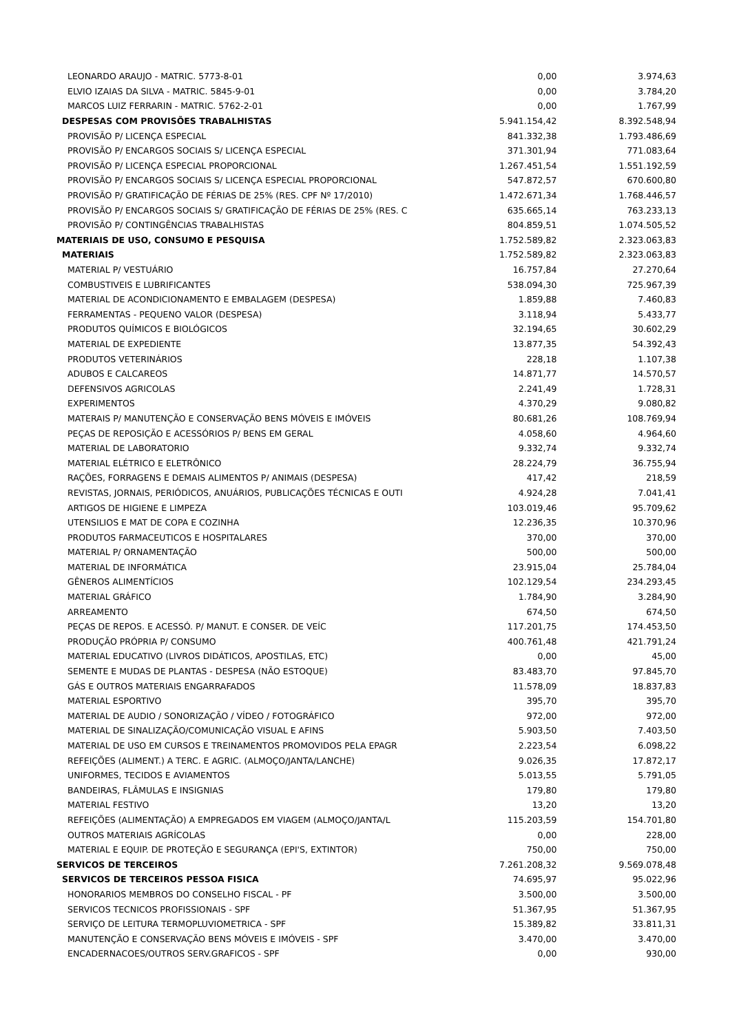| LEONARDO ARAUJO - MATRIC. 5773-8-01 | 0,00 | 3.974,63 |
| ELVIO IZAIAS DA SILVA - MATRIC. 5845-9-01 | 0,00 | 3.784,20 |
| MARCOS LUIZ FERRARIN - MATRIC. 5762-2-01 | 0,00 | 1.767,99 |
| DESPESAS COM PROVISÕES TRABALHISTAS | 5.941.154,42 | 8.392.548,94 |
| PROVISÃO P/ LICENÇA ESPECIAL | 841.332,38 | 1.793.486,69 |
| PROVISÃO P/ ENCARGOS SOCIAIS S/ LICENÇA ESPECIAL | 371.301,94 | 771.083,64 |
| PROVISÃO P/ LICENÇA ESPECIAL PROPORCIONAL | 1.267.451,54 | 1.551.192,59 |
| PROVISÃO P/ ENCARGOS SOCIAIS S/ LICENÇA ESPECIAL PROPORCIONAL | 547.872,57 | 670.600,80 |
| PROVISÃO P/ GRATIFICAÇÃO DE FÉRIAS DE 25% (RES. CPF Nº 17/2010) | 1.472.671,34 | 1.768.446,57 |
| PROVISÃO P/ ENCARGOS SOCIAIS S/ GRATIFICAÇÃO DE FÉRIAS DE 25% (RES. C | 635.665,14 | 763.233,13 |
| PROVISÃO P/ CONTINGÊNCIAS TRABALHISTAS | 804.859,51 | 1.074.505,52 |
| MATERIAIS DE USO, CONSUMO E PESQUISA | 1.752.589,82 | 2.323.063,83 |
| MATERIAIS | 1.752.589,82 | 2.323.063,83 |
| MATERIAL P/ VESTUÁRIO | 16.757,84 | 27.270,64 |
| COMBUSTIVEIS E LUBRIFICANTES | 538.094,30 | 725.967,39 |
| MATERIAL DE ACONDICIONAMENTO E EMBALAGEM (DESPESA) | 1.859,88 | 7.460,83 |
| FERRAMENTAS - PEQUENO VALOR (DESPESA) | 3.118,94 | 5.433,77 |
| PRODUTOS QUÍMICOS E BIOLÓGICOS | 32.194,65 | 30.602,29 |
| MATERIAL DE EXPEDIENTE | 13.877,35 | 54.392,43 |
| PRODUTOS VETERINÁRIOS | 228,18 | 1.107,38 |
| ADUBOS E CALCAREOS | 14.871,77 | 14.570,57 |
| DEFENSIVOS AGRICOLAS | 2.241,49 | 1.728,31 |
| EXPERIMENTOS | 4.370,29 | 9.080,82 |
| MATERAIS P/ MANUTENÇÃO E CONSERVAÇÃO BENS MÓVEIS E IMÓVEIS | 80.681,26 | 108.769,94 |
| PEÇAS DE REPOSIÇÃO E ACESSÓRIOS P/ BENS EM GERAL | 4.058,60 | 4.964,60 |
| MATERIAL DE LABORATORIO | 9.332,74 | 9.332,74 |
| MATERIAL ELÉTRICO E ELETRÔNICO | 28.224,79 | 36.755,94 |
| RAÇÕES, FORRAGENS E DEMAIS ALIMENTOS P/ ANIMAIS (DESPESA) | 417,42 | 218,59 |
| REVISTAS, JORNAIS, PERIÓDICOS, ANUÁRIOS, PUBLICAÇÕES TÉCNICAS E OUTI | 4.924,28 | 7.041,41 |
| ARTIGOS DE HIGIENE E LIMPEZA | 103.019,46 | 95.709,62 |
| UTENSILIOS E MAT DE COPA E COZINHA | 12.236,35 | 10.370,96 |
| PRODUTOS FARMACEUTICOS E HOSPITALARES | 370,00 | 370,00 |
| MATERIAL P/ ORNAMENTAÇÃO | 500,00 | 500,00 |
| MATERIAL DE INFORMÁTICA | 23.915,04 | 25.784,04 |
| GÊNEROS ALIMENTÍCIOS | 102.129,54 | 234.293,45 |
| MATERIAL GRÁFICO | 1.784,90 | 3.284,90 |
| ARREAMENTO | 674,50 | 674,50 |
| PEÇAS DE REPOS. E ACESSÓ. P/ MANUT. E CONSER. DE VEÍC | 117.201,75 | 174.453,50 |
| PRODUÇÃO PRÓPRIA P/ CONSUMO | 400.761,48 | 421.791,24 |
| MATERIAL EDUCATIVO (LIVROS DIDÁTICOS, APOSTILAS, ETC) | 0,00 | 45,00 |
| SEMENTE E MUDAS DE PLANTAS - DESPESA (NÃO ESTOQUE) | 83.483,70 | 97.845,70 |
| GÁS E OUTROS MATERIAIS ENGARRAFADOS | 11.578,09 | 18.837,83 |
| MATERIAL ESPORTIVO | 395,70 | 395,70 |
| MATERIAL DE AUDIO / SONORIZAÇÃO / VÍDEO / FOTOGRÁFICO | 972,00 | 972,00 |
| MATERIAL DE SINALIZAÇÃO/COMUNICAÇÃO VISUAL E AFINS | 5.903,50 | 7.403,50 |
| MATERIAL DE USO EM CURSOS E TREINAMENTOS PROMOVIDOS PELA EPAGR | 2.223,54 | 6.098,22 |
| REFEIÇÕES (ALIMENT.) A TERC. E AGRIC. (ALMOÇO/JANTA/LANCHE) | 9.026,35 | 17.872,17 |
| UNIFORMES, TECIDOS E AVIAMENTOS | 5.013,55 | 5.791,05 |
| BANDEIRAS, FLÂMULAS E INSIGNIAS | 179,80 | 179,80 |
| MATERIAL FESTIVO | 13,20 | 13,20 |
| REFEIÇÕES (ALIMENTAÇÃO) A EMPREGADOS EM VIAGEM (ALMOÇO/JANTA/L | 115.203,59 | 154.701,80 |
| OUTROS MATERIAIS AGRÍCOLAS | 0,00 | 228,00 |
| MATERIAL E EQUIP. DE PROTEÇÃO E SEGURANÇA (EPI'S, EXTINTOR) | 750,00 | 750,00 |
| SERVICOS DE TERCEIROS | 7.261.208,32 | 9.569.078,48 |
| SERVICOS DE TERCEIROS PESSOA FISICA | 74.695,97 | 95.022,96 |
| HONORARIOS MEMBROS DO CONSELHO FISCAL - PF | 3.500,00 | 3.500,00 |
| SERVICOS TECNICOS PROFISSIONAIS - SPF | 51.367,95 | 51.367,95 |
| SERVIÇO DE LEITURA TERMOPLUVIOMETRICA - SPF | 15.389,82 | 33.811,31 |
| MANUTENÇÃO E CONSERVAÇÃO BENS MÓVEIS E IMÓVEIS - SPF | 3.470,00 | 3.470,00 |
| ENCADERNACOES/OUTROS SERV.GRAFICOS - SPF | 0,00 | 930,00 |